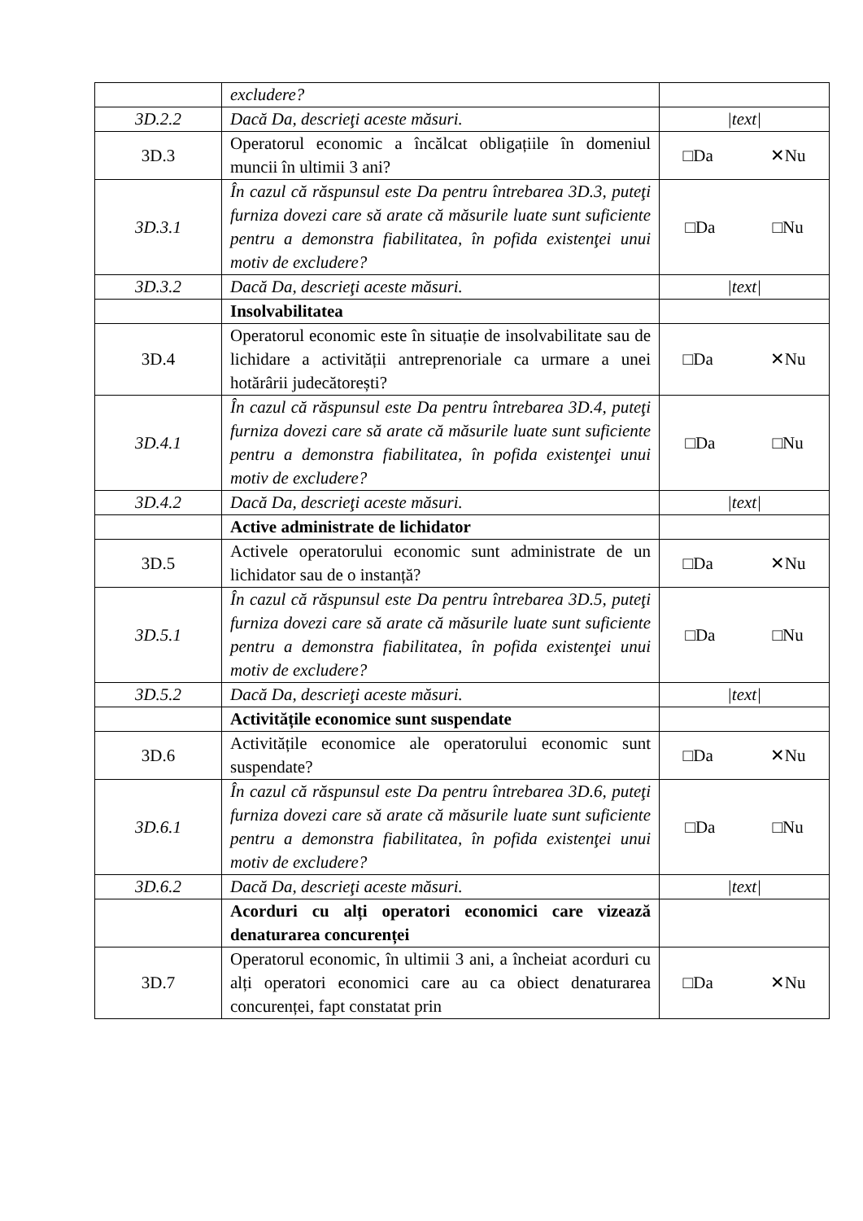| | excludere? | |
| 3D.2.2 | Dacă Da, descrieţi aceste măsuri. | /text/ |
| 3D.3 | Operatorul economic a încălcat obligațiile în domeniul muncii în ultimii 3 ani? | □Da ✕Nu |
| 3D.3.1 | În cazul că răspunsul este Da pentru întrebarea 3D.3, puteţi furniza dovezi care să arate că măsurile luate sunt suficiente pentru a demonstra fiabilitatea, în pofida existenţei unui motiv de excludere? | □Da □Nu |
| 3D.3.2 | Dacă Da, descrieţi aceste măsuri. | /text/ |
| | Insolvabilitatea | |
| 3D.4 | Operatorul economic este în situație de insolvabilitate sau de lichidare a activității antreprenoriale ca urmare a unei hotărârii judecătorești? | □Da ✕Nu |
| 3D.4.1 | În cazul că răspunsul este Da pentru întrebarea 3D.4, puteţi furniza dovezi care să arate că măsurile luate sunt suficiente pentru a demonstra fiabilitatea, în pofida existenţei unui motiv de excludere? | □Da □Nu |
| 3D.4.2 | Dacă Da, descrieţi aceste măsuri. | /text/ |
| | Active administrate de lichidator | |
| 3D.5 | Activele operatorului economic sunt administrate de un lichidator sau de o instanță? | □Da ✕Nu |
| 3D.5.1 | În cazul că răspunsul este Da pentru întrebarea 3D.5, puteţi furniza dovezi care să arate că măsurile luate sunt suficiente pentru a demonstra fiabilitatea, în pofida existenţei unui motiv de excludere? | □Da □Nu |
| 3D.5.2 | Dacă Da, descrieţi aceste măsuri. | /text/ |
| | Activitățile economice sunt suspendate | |
| 3D.6 | Activitățile economice ale operatorului economic sunt suspendate? | □Da ✕Nu |
| 3D.6.1 | În cazul că răspunsul este Da pentru întrebarea 3D.6, puteţi furniza dovezi care să arate că măsurile luate sunt suficiente pentru a demonstra fiabilitatea, în pofida existenţei unui motiv de excludere? | □Da □Nu |
| 3D.6.2 | Dacă Da, descrieţi aceste măsuri. | /text/ |
| | Acorduri cu alți operatori economici care vizează denaturarea concurenței | |
| 3D.7 | Operatorul economic, în ultimii 3 ani, a încheiat acorduri cu alți operatori economici care au ca obiect denaturarea concurenței, fapt constatat prin | □Da ✕Nu |